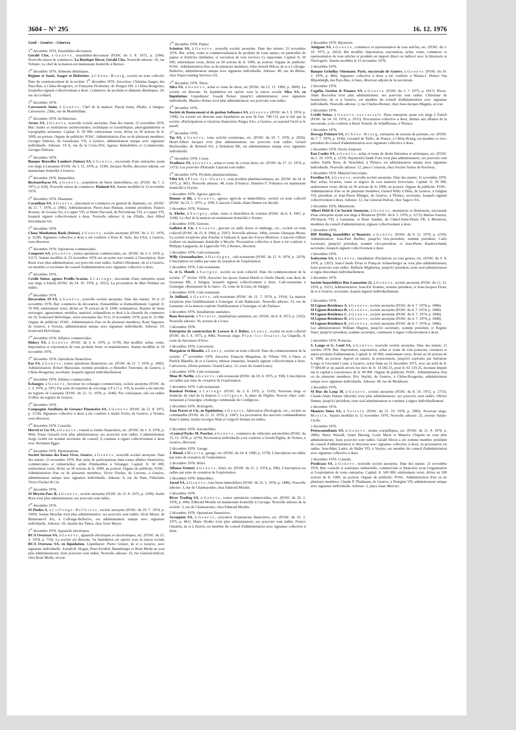3604 – N° 295 16. 12. 1976
Genf – Genève – Ginevra
1<sup>er</sup> décembre 1976. Ensemblier-décorateur.
Gérald Clos, à Genève, ensemblier-décorateur (FOSC du 3. 8. 1973, p. 2184). Nouvelle raison de commerce: La Boutique Décor, Gérald Clos. Nouvelle adresse: 20, rue Voltaire. Le chef de la maison est maintenant domicilié à Bernex.
1<sup>er</sup> décembre 1976. Aliments diététiques.
Régime et Santé, Saager et Hofstetter, à Chêne-Bourg, société en nom collectif. Date du commencement de la société: 1<sup>er</sup> décembre 1976. Associées: Christina Saager, des Pays-Bas, à Chêne-Bougeries, et Françoise Hofstetter, de Horgen ZH, à Chêne-Bougeries, lesquelles signent collectivement à deux. Commerce de produits et aliments diététiques. 20, rue du Gothard.
1<sup>er</sup> décembre 1976.
Carrosserie Ionta, à Genève. Chef de la maison: Pascal Ionta, d'Italie, à Satigny. Carrosserie. 23bis, rue de Montbrillant.
1<sup>er</sup> décembre 1976. Architecture.
Arctec SA, à Genève, nouvelle société anonyme. Date des statuts: 22 novembre 1976. But: études et réalisations architecturales, techniques et scientifiques; photogrammétrie et topographie aériennes. Capital: fr. 50 000, entièrement versé, divisé en 50 actions de fr. 1000, au porteur. Organe de publicité: FOSC. Administration d'un ou de plusieurs membres; Georges Duboux, de Grandvaux VD, à Genève, administrateur unique avec signature individuelle. Adresse: 19 A, rue de la Croix-d'Or, Agence Immobilière et Commerciale, Georges Duboux.
1<sup>er</sup> décembre 1976.
Banque Bruxelles Lambert (Suisse) SA, à Genève, succursale d'une entreprise ayant son siège à Lausanne (FOSC du 3. 11. 1976, p. 3138). Jacques Nerfin, directeur adjoint, est maintenant domicilié à Genève.
1<sup>er</sup> décembre 1976. Immeubles.
Becisaurbacos SA, à Genève, acquisition de biens immobiliers, etc. (FOSC du 7. 3. 1975, p. 624). Nouvelle raison de commerce: Finimob SA. Statuts modifiés le 23 novembre 1976.
1<sup>er</sup> décembre 1976. Diamants.
Caratdiam SA, à Genève, placement et commerce en général de diamants, etc. (FOSC du 21. 7. 1976, p. 2085). Administration: Pierre-Jean Bisman, nommé président; Francis Bossart, de Gossau SG, à Coppet VD, et Henri Paccaud, de Prévonloup VD, à Coppet VD, lesquels signent collectivement à deux. Nouvelle adresse: 6, rue d'Italie, chez Allied Investments SA.
1<sup>er</sup> décembre 1976.
Chase Manhattan Bank (Suisse), à Genève, société anonyme (FOSC du 3. 11. 1976, p. 3138). Signature collective à deux a été conférée à Peter K. Isele, des USA, à Genève, sous-directeur.
1<sup>er</sup> décembre 1976. Opérations commerciales.
Competex SA, à Genève, toutes opérations commerciales, etc. (FOSC du 3. 5. 1976, p. 1217). Statuts modifiés le 23 novembre 1976 sur un point non soumis à l'inscription. Kurt Kreis n'est plus administrateur; ses pouvoirs sont radiés. Gabriel Oltramare, de et à Genève, est membre et secrétaire du conseil d'administration avec signature collective à deux.
1<sup>er</sup> décembre 1976.
Crédit Suisse, agence Praille-Acacias, à Carouge, succursale d'une entreprise ayant son siège à Zurich (FOSC du 14. 10. 1976, p. 2912). La procuration de Max Widmer est radiée.
1<sup>er</sup> décembre 1976.
Décoration 19 SA, à Genève, nouvelle société anonyme. Date des statuts: 19 et 23 novembre 1976. But: commerce de décoration, d'ensemblier et d'ameublement. Capital: fr. 70 000, entièrement versé, divisé en 70 actions de fr. 1000, nominatives. Reprise de biens envisagée: agencement, mobilier, matériel, échantillons et droit à la clientèle du commerce sis 19, boulevard Helvétique, selon inventaire des 19 et 23 novembre 1976, pour fr. 35 000. Organe de publicité: FOSC. Administration d'un ou de plusieurs membres; René Sägesser, de Genève, à Versoix, administrateur unique avec signature individuelle. Adresse: 19, boulevard Helvétique.
1<sup>er</sup> décembre 1976. Affaires commerciales.
Didocy SA, à Genève (FOSC du 3. 6. 1976, p. 1578). But modifié: achat, vente, importation et exportation de tous produits bruts ou manufacturés. Statuts modifiés le 19 novembre 1976.
1<sup>er</sup> décembre 1976. Opérations financières.
Eas SA, à Genève, toutes opérations financières, etc. (FOSC du 21. 7. 1976, p. 2085). Administration: Robert Matossian, nommé président, et Bénédict Turrettini, de Genève, à Chêne-Bougeries, secrétaire, lesquels signent individuellement.
1<sup>er</sup> décembre 1976. Affaires commerciales.
Echangex, à Genève, favoriser les échanges commerciaux, société anonyme (FOSC du 2. 3. 1976, p. 597). Par suite du transfert de son siège à Pully VD, la société a été inscrite au registre de Lausanne (FOSC du 22. 11. 1976, p. 3346). Par conséquent, elle est radiée d'office du registre de Genève.
1<sup>er</sup> décembre 1976.
Compagnie Auxiliaire de Gérance Financière SA, à Genève (FOSC du 12. 8. 1975, p. 2218). Signature collective à deux a été conférée à André Fortis, de Genève, à Vernier, sous-directeur.
1<sup>er</sup> décembre 1976. Conseils.
Hervel et Cie SA, à Genève, conseil et études financières, etc. (FOSC du 1. 4. 1976, p. 904). Franz Gstoehl n'est plus administrateur; ses pouvoirs sont radiés. L'administrateur Serge Gobbi été nommé secrétaire du conseil; il continue à signer collectivement à deux avec Hermann Egger.
1<sup>er</sup> décembre 1976. Participations.
Société Invomo des Eaux-Vives, Genève, à Genève, nouvelle société anonyme. Date des statuts: 22 novembre 1976. But: prise de participations dans toutes affaires financières, commerciales et industrielles, achat d'immeubles à l'étranger. Capital: fr. 50 000, entièrement versé, divisé en 50 actions de fr. 1000, au porteur. Organe de publicité: FOSC. Administration d'un ou de plusieurs membres; Victor Fischer, de Lucerne, à Genève, administrateur unique avec signature individuelle. Adresse: 6, rue du Nant, Fiduciaire Victor Fischer & Cie.
1<sup>er</sup> décembre 1976.
SI Meyrin-Parc B, à Genève, société anonyme (FOSC du 21. 8. 1975, p. 2299). André Bory n'est plus administrateur; ses pouvoirs sont radiés.
1<sup>er</sup> décembre 1976.
SI Piodéa A, à Collonge-Bellerive, société anonyme (FOSC du 19. 7. 1974, p. 1999). Jeanne Beuchat n'est plus administratrice; ses pouvoirs sont radiés. Alois Meyer, de Birmenstorf AG, à Collonge-Bellerive, est administrateur unique avec signature individuelle. Adresse: 18, chemin des Tattes, chez Alois Meyer.
1<sup>er</sup> décembre 1976. Appareils électriques.
RCA Overseas SA, à Genève, appareils électriques et électroniques, etc. (FOSC du 15. 3. 1974, p. 714). La société est dissoute. Sa liquidation est opérée sous la raison sociale RCA Overseas SA, en liquidation. Liquidateur: Pierre Gruner, de et à Genève, avec signature individuelle. Joseph-R. Hogan, Peter-Frédéric Baumberger et René Merkt ne sont plus administrateurs; leurs pouvoirs sont radiés. Nouvelle adresse: 15, rue Général-Dufour, chez René Merkt, avocat.
1<sup>er</sup> décembre 1976. Papier.
Scimitar SA, à Genève, nouvelle société anonyme. Date des statuts: 25 novembre 1976. But: achat, vente et commercialisation de produits de toute nature, en particulier de papier et d'articles similaires, et exécution de tous services s'y rapportant. Capital: fr. 50 000, entièrement versé, divisé en 50 actions de fr. 1000, au porteur. Organe de publicité: FOSC. Administration d'un ou de plusieurs membres; John-Arnold Hilton, de et à Collonge-Bellerive, administrateur unique avec signature individuelle. Adresse: 40, rue du Rhône, chez Finaccounting Services SA.
1<sup>er</sup> décembre 1976. Titres.
Silca SA, à Genève, achat et vente de titres, etc (FOSC du 12. 11. 1969, p. 2609). La société est dissoute. Sa liquidation est opérée sous la raison sociale Silca SA, en liquidation. Liquidateur: Joseph Reiser, jusqu'ici administrateur, avec signature individuelle. Maurice Reiser n'est plus administrateur; ses pouvoirs sont radiés.
1<sup>er</sup> décembre 1976.
Société de financement et de gestion Sofinance SA, à Genève (FOSC du 3. 9. 1974, p. 2396). La société est dissoute sans liquidation au sens de l'art. 748 CO, par le fait que la société «Participations et Gestions financières Parges SA», à Genève, en reprend l'actif et le passif.
1<sup>er</sup> décembre 1976.
Tar SA, à Genève, toute activité touristique, etc. (FOSC du 19. 7. 1976, p. 2056). Henri-Albert Jacques n'est plus administrateur; ses pouvoirs sont radiés. Gérard Buchwalder, de Beinwil SO, à Delémont BE, est administrateur unique avec signature individuelle.
1<sup>er</sup> décembre 1976. Coton.
Tradimex SA, à Genève, achat et vente de cotons bruts, etc. (FOSC du 17. 12. 1974, p. 3373). Les pouvoirs d'Edoardo Lanzoni sont radiés.
1<sup>er</sup> décembre 1976. Produits pharmaceutiques.
Vifor SA, à Plan-les-Ouates, tous produits pharmaceutiques, etc. (FOSC du 14. 4. 1975, p. 967). Nouvelle adresse: 48, route d'Annecy. Démètre-T. Fokianos est maintenant domicilié à Veyrier.
2 décembre 1976. Agence agricole.
Dumur et fils, à Genève, agence agricole et immobilière, société en nom collectif (FOSC du 23. 1. 1975, p. 199). L'associé Claude-Alain Dumur est décédé.
2 décembre 1976. Voitures.
G. Ehrler, à Satigny, achat, vente et démolition de voitures (FOSC du 6. 4. 1967, p. 1168). Le chef de la maison est maintenant domicilié à Vernier.
2 décembre 1976. Gravure.
Galletet & Cie, à Genève, gravure en taille douce et timbrage, etc., société en nom collectif (FOSC du 25. 8. 1964, p. 2587). Nouvelle adresse: 14bis, avenue Giuseppe-Motta. La société n'exploite plus d'atelier à l'adresse 8, quai des Forces-Motrices. L'associé Gilbert Galletet est maintenant domicilié à Meyrin. Procuration collective à deux a été conférée à Philippe Languetin, de Lignerolle VD, à Bernex, directeur.
2 décembre 1976. Café-restaurant.
Willy Grossenbacher, à Dardagny, café-restaurant (FOSC du 12. 9. 1974, p. 2479). L'inscription est radiée par suite de cessation de l'exploitation.
2 décembre 1976. Café-restaurant.
G. et G. Hutzli, à Satigny, société en nom collectif. Date du commencement de la société: 1<sup>er</sup> février 1976. Associés: les époux Gaston Hutzli et Gisèle Hutzli, tous deux de Gessenay BE, à Satigny, lesquels signent collectivement à deux. Café-restaurant à l'enseigne «Restaurant de la Gare». 33, route de la Gare, de Satigny.
2 décembre 1976. Café-restaurant.
Jo Juilland, à Genève, café-restaurant (FOSC du 11. 7. 1974, p. 1914). La maison n'exploite plus l'établissement à l'enseigne «Café Balmoral». Nouvelle adresse: 23, rue de Lausanne où la maison exploite l'établissement à l'enseigne «Café Farinet».
2 décembre 1976. Installations sanitaires.
Bozo Kovacevic, à Vernier, installations sanitaires, etc. (FOSC du 6. 8. 1973, p. 2202). Nouvelle adresse: 30, avenue de Crozet.
2 décembre 1976.
Entreprise de construction R. Loewer & J. Dubey, à Lancy, société en nom collectif (FOSC du 1. 4. 1975, p. 846). Nouveau siège: Plan-les-Ouates. La Chapelle, 4, route de Saconnex-d'Arve.
2 décembre 1976. Carrosserie.
Margairaz et Blandin, à Lancy, société en nom collectif. Date du commencement de la société: 1<sup>er</sup> novembre 1976. Associés: François Margairaz, de Villette VD, à Onex, et Patrick Blandin, de et à Genève, mineur émancipé, lesquels signent collectivement à deux. Carrosserie, tôlerie-peinture. Grand-Lancy. 32, route du Grand-Lancy.
2 décembre 1976. Café-restaurant.
Mme H. Nerfin, à Genève, café-restaurant (FOSC du 10. 4. 1975, p. 938). L'inscription est radiée par suite de cessation de l'exploitation.
2 décembre 1976. Café-restaurant.
Randoal Perinat, à Carouge (FOSC du 3. 6. 1975, p. 1519). Nouveau siège et domicile du chef de la maison: Confignon. 6, place de l'Eglise. Nouvel objet: café-restaurant à l'enseigne «Auberge communale de Confignon».
2 décembre 1976. Horlogerie.
Jean Perret et Cie, en liquidation, à Genève, fabrication d'horlogerie, etc., société en commandite (FOSC du 22. 11. 1976, p. 3347). La procuration des associés commanditaires René Calame, Jackie-Georges Walz et Grigorii Sirman est radiée.
2 décembre 1976. Automobiles.
«Central Park» M. Porchet, à Genève, commerce de véhicules automobiles (FOSC du 15. 11. 1976, p. 3279). Procuration individuelle a été conférée à Gérald Pighin, de Vernier, à Genève, directeur.
2 décembre 1976. Garage.
J. Riond, à Meyrin, garage, etc. (FOSC du 14. 4. 1960, p. 1178). L'inscription est radiée par suite de cessation de l'exploitation.
2 décembre 1976. Hôtel.
Alfonso Venturi, à Genève, hôtel, etc. (FOSC du 21. 2. 1974, p. 506). L'inscription est radiée par suite de cessation de l'exploitation.
2 décembre 1976. Immeubles.
Jacud SA, à Genève, tous biens immobiliers (FOSC du 25. 5. 1976, p. 1486). Nouvelle adresse: 3, rue de Chantepoulet, chez Edmond Moulin.
2 décembre 1976.
River Trading SA, à Genève, toutes opérations commerciales, etc. (FOSC du 20. 2. 1976, p. 496). Edmond Moulin est maintenant domicilié à Carouge. Nouvelle adresse de la société: 3, rue de Chantepoulet, chez Edmond Moulin.
2 décembre 1976. Opérations financières.
Accoppius SA, à Genève, exécution d'opérations financières, etc. (FOSC du 19. 2. 1975, p. 461). Mario Hodler n'est plus administrateur; ses pouvoirs sont radiés. Franco Omarini, de et à Zurich, est membre du conseil d'administration avec signature collective à deux.
2 décembre 1976. Bijouterie.
Antigone SA, à Genève, commerce et représentation de tous articles, etc. (FOSC du 1. 10. 1975, p. 2653). But modifié: importation, exportation, achat, vente, commerce et représentation de tous articles et produits en rapport direct ou indirect avec la bijouterie et l'horlogerie. Statuts modifiés le 15 novembre 1976.
2 décembre 1976.
Banque Grindlay Ottomane, Paris, succursale de Genève, à Genève (FOSC du 19. 2. 1976, p. 486). Signature collective à deux a été conférée à Ninian-J. Hubert Van Blijenburgh, des Pays-Bas, à Onex, directeur adjoint de la succursale.
2 décembre 1976.
Cogefin, Gestion & Finance SA, à Genève (FOSC du 1. 7. 1975, p. 1817). Pierre-Alain Recordon n'est plus administrateur; ses pouvoirs sont radiés. Christiane de Senarclens, de et à Genève, est membre du conseil d'administration avec signature individuelle. Nouvelle adresse: 2, rue Charles-Bonnet, chez Jean-Jacques Magnin, avocat.
2 décembre 1976.
Crédit Suisse, à Genève, succursale d'une entreprise ayant son siège à Zurich (FOSC du 14. 10. 1976, p. 2912). Procuration collective à deux, limitée aux affaires de la succursale, a été conférée à Henri Vetterli, de Schaffhouse, à Thônex.
2 décembre 1976.
Dowega Peinture SA, à Chêne-Bourg, entreprise de travaux de peinture, etc. (FOSC du 7. 7. 1976, p. 1936). Léonard de Tullio, de France, à Chêne-Bourg, est membre et vice-président du conseil d'administration avec signature collective à deux.
2 décembre 1976. Droits d'auteurs.
Eau Coulée SA, à Genève, achat et vente de droits littéraires et artistiques, etc. (FOSC du 2. 10. 1970, p. 2229). Raymond-Claude Foëx n'est plus administrateur; ses pouvoirs sont radiés. Emile Born, de Neuchâtel, à Thônex, est administrateur unique avec signature individuelle. Nouvelle adresse: 12, place Cornavin, chez Société Suisse de Revision.
2 décembre 1976. Matériel ferroviaire.
Ferofina SA, à Genève, nouvelle société anonyme. Date des statuts: 11 novembre 1976. But: achat, location, vente et négoce de tout matériel ferroviaire. Capital: fr. 50 000, entièrement versé, divisé en 50 actions de fr. 1000, au porteur. Organe de publicité: FOSC. Administration d'un ou de plusieurs membres; Gérard Willy L'Hôte, de Genève, à Gingins VD, président, et Jean-Pierre Ehinger, de Genève, à Thônex, secrétaire, lesquels signent collectivement à deux. Adresse: 12, rue Général-Dufour, chez Sageco SA.
2 décembre 1976. Menuiserie.
Albert Held & Cie Société Anonyme, à Genève, menuiserie et ébénisterie, succursale d'une entreprise ayant son siège à Montreux (FOSC du 6. 5. 1976, p. 1275). Marius Journot, d'Eclépens VD, à Lausanne, et René Saudan, de Châtel-Saint-Denis FR, à Montreux, membres du conseil d'administration, signent collectivement à deux.
2 décembre 1976.
HIF Holding immobilier et financier, à Genève (FOSC du 9. 11. 1976, p. 3210). Administration: Jean-Paul Barbier, jusqu'ici vice-président, nommé président; Carlo Lavizzari, jusqu'ici président, nommé vice-président, et Jean-Pierre Kupferschmid, secrétaire, lesquels signent collectivement à deux.
2 décembre 1976.
Isolsystem SA, à Genève, installation d'isolations en tous genres, etc. (FOSC du 9. 8. 1976, p. 2302). Jean-Claude Fivaz et François Schneeberger ne sont plus administrateurs; leurs pouvoirs sont radiés. Raffaele Miglierina, jusqu'ici président, reste seul administrateur et signe désormais individuellement.
2 décembre 1976.
Société Immobilière Rue Lamartine 22, à Genève, société anonyme (FOSC du 12. 12. 1974, p. 3322). Administration: Jean-Ed. Kramer, nommé président, et Jean-Jacques Fivaz, de et à Genève, secrétaire, lequels signent individuellement.
2 décembre 1976.
SI Lignon-Résidence A, à Genève, société anonyme (FOSC du 4. 7. 1974, p. 1846).
SI Lignon-Résidence B, à Genève, société anonyme (FOSC du 4. 7. 1974, p. 1846).
SI Lignon-Résidence C, à Genève, société anonyme (FOSC du 4. 7. 1974, p. 1846).
SI Lignon-Résidence D, à Genève, société anonyme (FOSC du 4. 7. 1974, p. 1846).
SI Lignon-Résidence E, à Genève, société anonyme (FOSC du 4. 7. 1974, p. 1846).
Les administrateurs William Magnin, jusqu'ici secrétaire, nommé président, et Eugène Suter, jusqu'ici président, nommé secrétaire, continuent à signer collectivement à deux.
2 décembre 1976. Poissons.
S. Longo et G. Conti SA, à Genève, nouvelle société anonyme. Date des statuts: 22 octobre 1976. But: importation, exportation, achat et vente de tous poissons, crustacés et autres produits d'alimentation. Capital: fr. 50 000, entièrement versé, divisé en 50 actions de fr. 1000, au porteur. Apport en nature: la poissonnerie, jusqu'ici exploitée par Salvatore Longo et Giovanni Conti, à Genève, selon bilan au 31 décembre 1975, avec un actif de fr. 77 684.40 et un passif envers les tiers de fr. 14 565.15, pour fr. 63 119.25, montant imputé sur le capital à concurrence de fr. 49 000. Organe de publicité: FOSC. Administration d'un ou de plusieurs membres; Eric Stachli, de Genève, à Chêne-Bougeries, administrateur unique avec signature individuelle. Adresse: 49, rue de Monthoux.
2 décembre 1976.
SI Rue du Loup 18, à Genève, société anonyme (FOSC du 8. 10. 1973, p. 2715). Claude-Alain Dumur (décédé) n'est plus administrateur; ses pouvoirs sont radiés. Olivier Dumur, jusqu'ici président, reste seul administrateur et continue à signer individuellement.
2 décembre 1976.
Montres Sinex SA, à Versoix (FOSC du 21. 10. 1976, p. 2983). Nouveau siège: Meyrin. Statuts modifiés le 12 novembre 1976. Nouvelle adresse: 25, avenue Sainte-Cécile.
2 décembre 1976.
Petroconsultants SA, à Genève, études scientifiques, etc. (FOSC du 21. 9. 1976, p. 2685). Harry Wassall, Grant Haetzig, Louis Mack et Maurice Chapuis ne sont plus administrateurs; leurs pouvoirs sont radiés. Gérald Dixon a été nommé membre président du conseil d'administration et directeur avec signature collective à deux; sa procuration est radiée. Jean-Marc Lador, de Bullet VD, à Veyrier, est membre du conseil d'administration avec signature collective à deux.
2 décembre 1976. Conseils.
Prodicoas SA, à Genève, nouvelle société anonyme. Date des statuts: 23 novembre 1976. But: conseils et assistance industrielle, commerciale et financière pour l'organisation et l'exploitation de toute entreprise. Capital: fr. 500 000, entièrement versé, divisé en 500 actions de fr. 1000, au porteur. Organe de publicité: FOSC. Administration d'un ou de plusieurs membres; Claude P. Thalmann, de Genève, à Prangins VD, administrateur unique avec signature individuelle. Adresse: 3, place Isaac-Mercier.